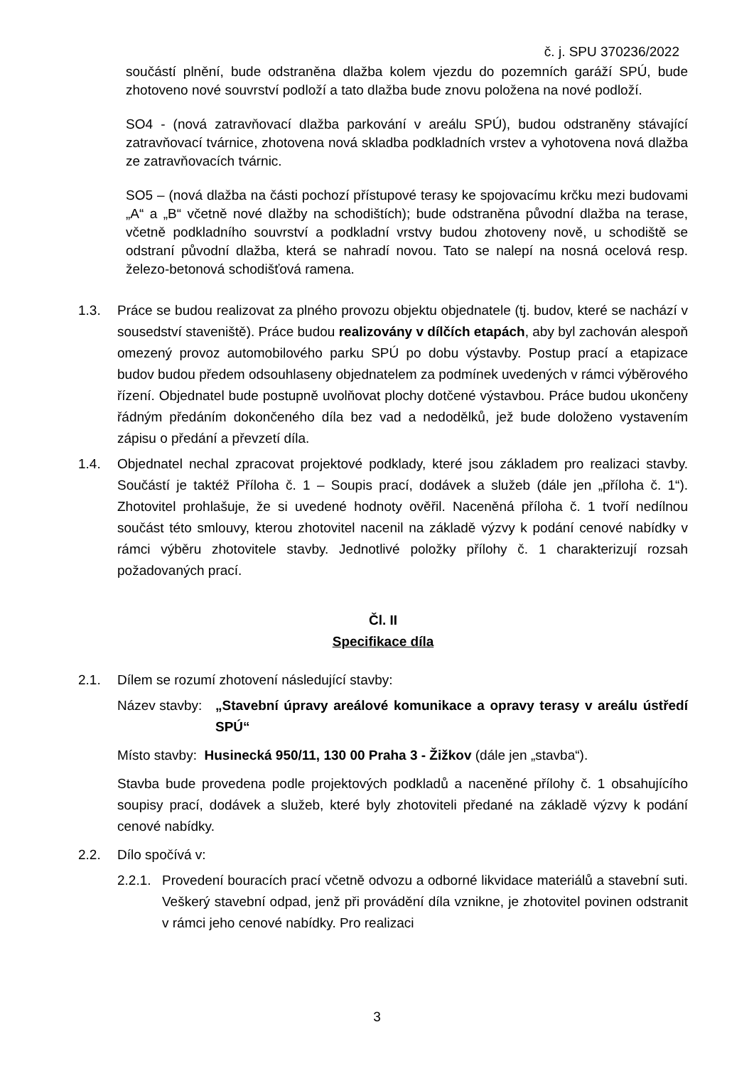č. j. SPU 370236/2022
součástí plnění, bude odstraněna dlažba kolem vjezdu do pozemních garáží SPÚ, bude zhotoveno nové souvrství podloží a tato dlažba bude znovu položena na nové podloží.
SO4 - (nová zatravňovací dlažba parkování v areálu SPÚ), budou odstraněny stávající zatravňovací tvárnice, zhotovena nová skladba podkladních vrstev a vyhotovena nová dlažba ze zatravňovacích tvárnic.
SO5 – (nová dlažba na části pochozí přístupové terasy ke spojovacímu krčku mezi budovami „A“ a „B“ včetně nové dlažby na schodištích); bude odstraněna původní dlažba na terase, včetně podkladního souvrství a podkladní vrstvy budou zhotoveny nově, u schodiště se odstraní původní dlažba, která se nahradí novou. Tato se nalepí na nosná ocelová resp. železo-betonová schodišťová ramena.
1.3. Práce se budou realizovat za plného provozu objektu objednatele (tj. budov, které se nachází v sousedství staveniště). Práce budou realizovány v dílčích etapách, aby byl zachován alespoň omezený provoz automobilového parku SPÚ po dobu výstavby. Postup prací a etapizace budov budou předem odsouhlaseny objednatelem za podmínek uvedených v rámci výběrového řízení. Objednatel bude postupně uvolňovat plochy dotčené výstavbou. Práce budou ukončeny řádným předáním dokončeného díla bez vad a nedodělků, jež bude doloženo vystavením zápisu o předání a převzetí díla.
1.4. Objednatel nechal zpracovat projektové podklady, které jsou základem pro realizaci stavby. Součástí je taktéž Příloha č. 1 – Soupis prací, dodávek a služeb (dále jen „příloha č. 1“). Zhotovitel prohlašuje, že si uvedené hodnoty ověřil. Naceněná příloha č. 1 tvoří nedílnou součást této smlouvy, kterou zhotovitel nacenil na základě výzvy k podání cenové nabídky v rámci výběru zhotovitele stavby. Jednotlivé položky přílohy č. 1 charakterizují rozsah požadovaných prací.
Čl. II
Specifikace díla
2.1. Dílem se rozumí zhotovení následující stavby:
Název stavby: „Stavební úpravy areálové komunikace a opravy terasy v areálu ústředí SPÚ“
Místo stavby: Husinecká 950/11, 130 00 Praha 3 - Žižkov (dále jen „stavba“).
Stavba bude provedena podle projektových podkladů a naceněné přílohy č. 1 obsahujícího soupisy prací, dodávek a služeb, které byly zhotoviteli předané na základě výzvy k podání cenové nabídky.
2.2. Dílo spočívá v:
2.2.1. Provedení bouracích prací včetně odvozu a odborné likvidace materiálů a stavební suti. Veškerý stavební odpad, jenž při provádění díla vznikne, je zhotovitel povinen odstranit v rámci jeho cenové nabídky. Pro realizaci
3